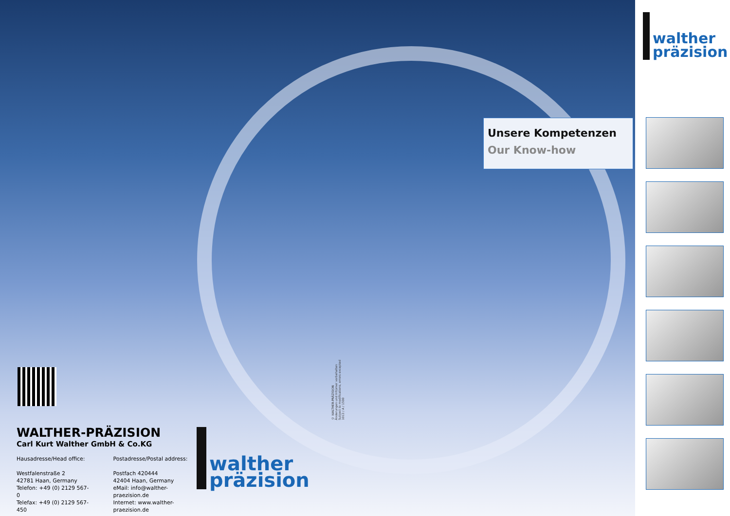Unsere Kompetenzen
Our Know-how
WALTHER-PRÄZISION
Carl Kurt Walther GmbH & Co.KG
Hausadresse/Head office:
Westfalenstraße 2
42781 Haan, Germany
Telefon: +49 (0) 2129 567-0
Telefax: +49 (0) 2129 567-450
Postadresse/Postal address:
Postfach 420444
42404 Haan, Germany
eMail: info@walther-praezision.de
Internet: www.walther-praezision.de
walther
präzision
© WALTHER-PRÄZISION
Änderungen und Irrtümer vorbehalten
Subject to modifications, errors excepted
1013 / A / 1500
walther
präzision